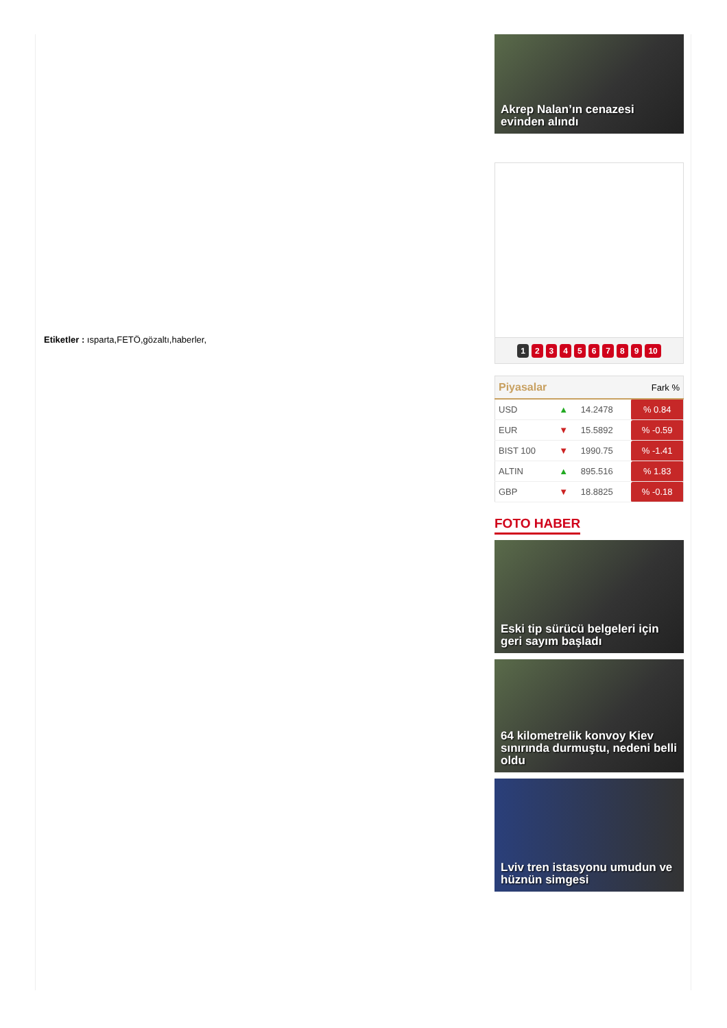Etiketler : ısparta,FETÖ,gözaltı,haberler,
Akrep Nalan’ın cenazesi evinden alındı
123456789 10
| Piyasalar | | | Fark % |
| --- | --- | --- | --- |
| USD | ▲ | 14.2478 | % 0.84 |
| EUR | ▼ | 15.5892 | % -0.59 |
| BIST 100 | ▼ | 1990.75 | % -1.41 |
| ALTIN | ▲ | 895.516 | % 1.83 |
| GBP | ▼ | 18.8825 | % -0.18 |
FOTO HABER
Eski tip sürücü belgeleri için geri sayım başladı
64 kilometrelik konvoy Kiev sınırında durmuştu, nedeni belli oldu
Lviv tren istasyonu umudun ve hüznün simgesi